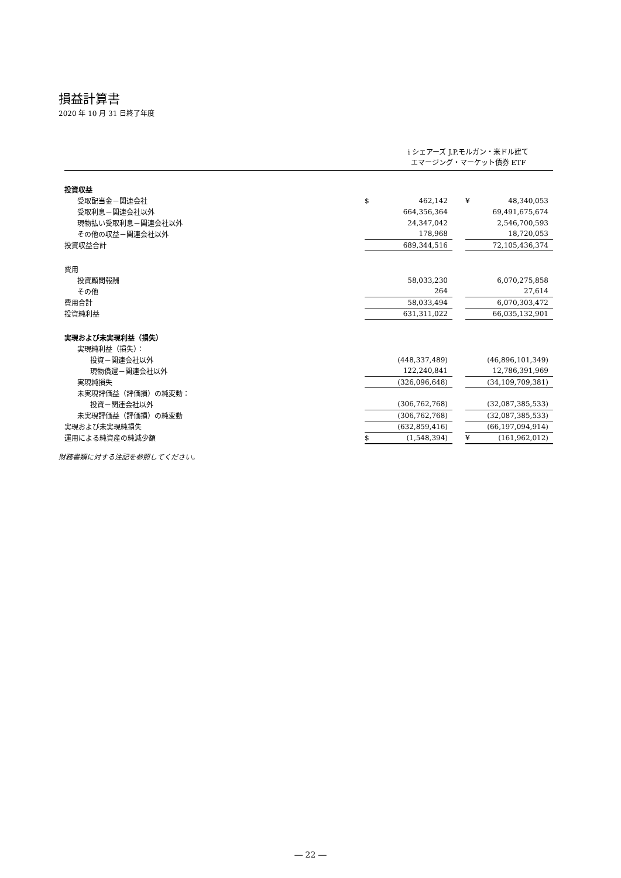損益計算書
2020 年 10 月 31 日終了年度
i シェアーズ J.P.モルガン・米ドル建て
エマージング・マーケット債券 ETF
| 投資収益 | | | | | |
| 受取配当金－関連会社 | $ | 462,142 | | ¥ | 48,340,053 |
| 受取利息－関連会社以外 | | 664,356,364 | | | 69,491,675,674 |
| 現物払い受取利息－関連会社以外 | | 24,347,042 | | | 2,546,700,593 |
| その他の収益－関連会社以外 | | 178,968 | | | 18,720,053 |
| 投資収益合計 | | 689,344,516 | | | 72,105,436,374 |
| 費用 | | | | | |
| 投資顧問報酬 | | 58,033,230 | | | 6,070,275,858 |
| その他 | | 264 | | | 27,614 |
| 費用合計 | | 58,033,494 | | | 6,070,303,472 |
| 投資純利益 | | 631,311,022 | | | 66,035,132,901 |
| 実現および未実現利益（損失） | | | | | |
| 実現純利益（損失）： | | | | | |
| 投資－関連会社以外 | | (448,337,489) | | | (46,896,101,349) |
| 現物償還－関連会社以外 | | 122,240,841 | | | 12,786,391,969 |
| 実現純損失 | | (326,096,648) | | | (34,109,709,381) |
| 未実現評価益（評価損）の純変動： | | | | | |
| 投資－関連会社以外 | | (306,762,768) | | | (32,087,385,533) |
| 未実現評価益（評価損）の純変動 | | (306,762,768) | | | (32,087,385,533) |
| 実現および未実現純損失 | | (632,859,416) | | | (66,197,094,914) |
| 運用による純資産の純減少額 | $ | (1,548,394) | | ¥ | (161,962,012) |
財務書類に対する注記を参照してください。
― 22 ―